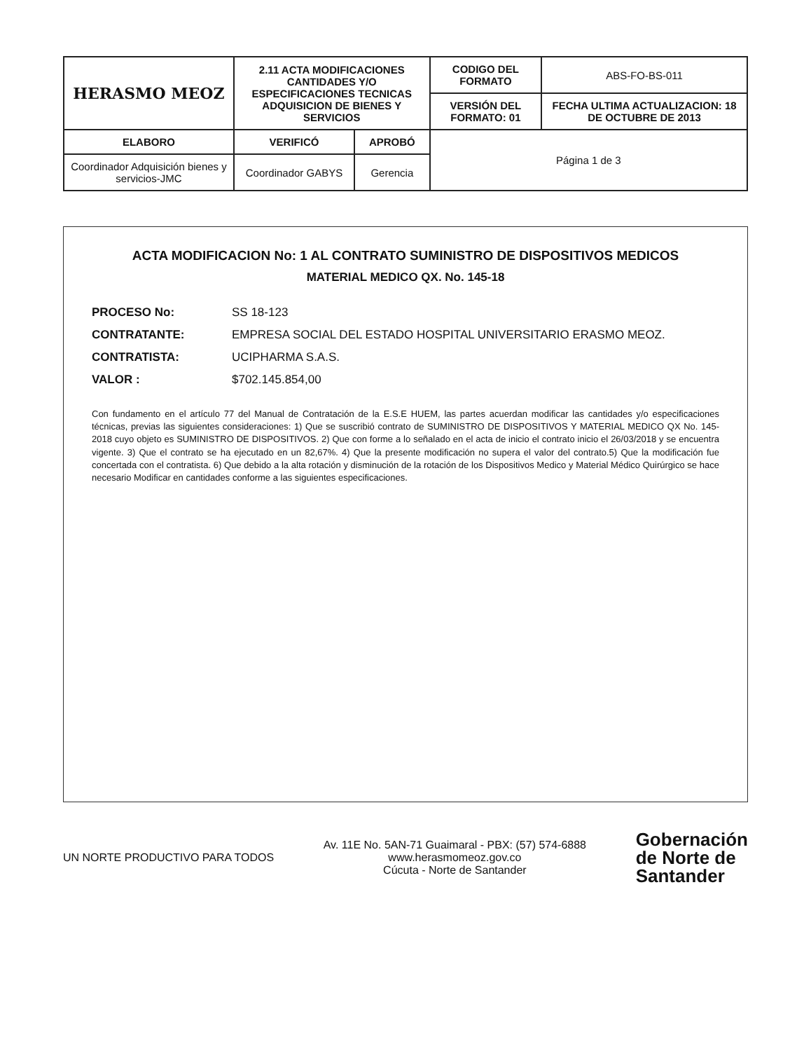| HERASMO MEOZ | 2.11 ACTA MODIFICACIONES CANTIDADES Y/O ESPECIFICACIONES TECNICAS ADQUISICION DE BIENES Y SERVICIOS | | CODIGO DEL FORMATO | ABS-FO-BS-011 |
| | | | VERSIÓN DEL FORMATO: 01 | FECHA ULTIMA ACTUALIZACION: 18 DE OCTUBRE DE 2013 |
| ELABORO | VERIFICÓ | APROBÓ | Página 1 de 3 | |
| Coordinador Adquisición bienes y servicios-JMC | Coordinador GABYS | Gerencia | | |
ACTA MODIFICACION No: 1 AL CONTRATO SUMINISTRO DE DISPOSITIVOS MEDICOS
MATERIAL MEDICO QX. No. 145-18
PROCESO No: SS 18-123
CONTRATANTE: EMPRESA SOCIAL DEL ESTADO HOSPITAL UNIVERSITARIO ERASMO MEOZ.
CONTRATISTA: UCIPHARMA S.A.S.
VALOR : $702.145.854,00
Con fundamento en el artículo 77 del Manual de Contratación de la E.S.E HUEM, las partes acuerdan modificar las cantidades y/o especificaciones técnicas, previas las siguientes consideraciones: 1) Que se suscribió contrato de SUMINISTRO DE DISPOSITIVOS Y MATERIAL MEDICO QX No. 145-2018 cuyo objeto es SUMINISTRO DE DISPOSITIVOS. 2) Que con forme a lo señalado en el acta de inicio el contrato inicio el 26/03/2018 y se encuentra vigente. 3) Que el contrato se ha ejecutado en un 82,67%. 4) Que la presente modificación no supera el valor del contrato.5) Que la modificación fue concertada con el contratista. 6) Que debido a la alta rotación y disminución de la rotación de los Dispositivos Medico y Material Médico Quirúrgico se hace necesario Modificar en cantidades conforme a las siguientes especificaciones.
UN NORTE PRODUCTIVO PARA TODOS
Av. 11E No. 5AN-71 Guaimaral - PBX: (57) 574-6888
www.herasmomeoz.gov.co
Cúcuta - Norte de Santander
Gobernación
de Norte de
Santander